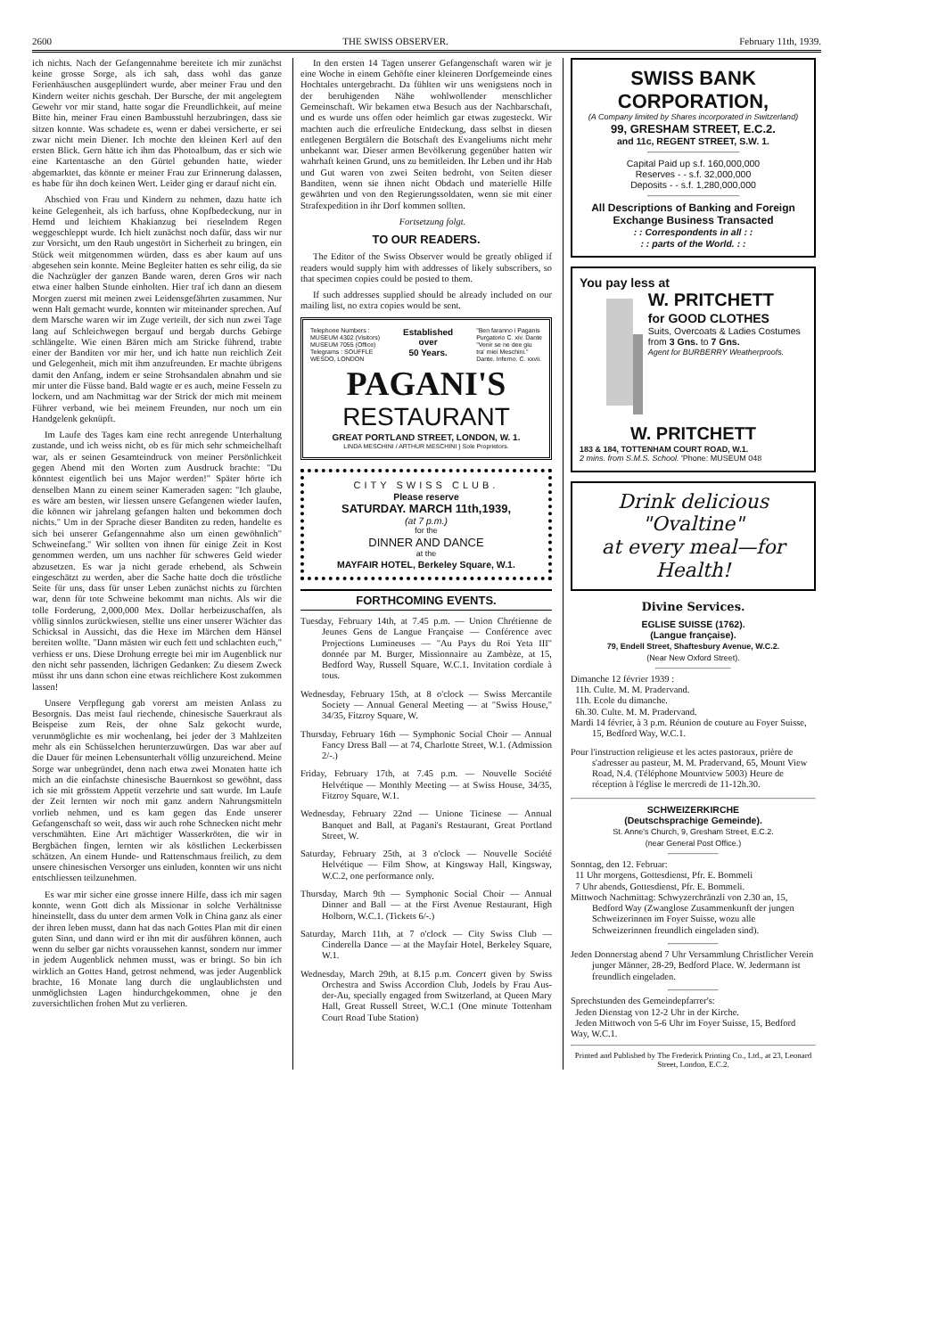2600 THE SWISS OBSERVER. February 11th, 1939.
ich nichts. Nach der Gefangennahme bereitete ich mir zunächst keine grosse Sorge, als ich sah, dass wohl das ganze Ferienhäuschen ausgeplündert wurde, aber meiner Frau und den Kindern weiter nichts geschah. Der Bursche, der mit angelegtem Gewehr vor mir stand, hatte sogar die Freundlichkeit, auf meine Bitte hin, meiner Frau einen Bambusstuhl herzubringen, dass sie sitzen konnte. Was schadete es, wenn er dabei versicherte, er sei zwar nicht mein Diener. Ich mochte den kleinen Kerl auf den ersten Blick. Gern hätte ich ihm das Photoalbum, das er sich wie eine Kartentasche an den Gürtel gebunden hatte, wieder abgemarktet, das könnte er meiner Frau zur Erinnerung dalassen, es habe für ihn doch keinen Wert. Leider ging er darauf nicht ein.
Abschied von Frau und Kindern zu nehmen, dazu hatte ich keine Gelegenheit, als ich barfuss, ohne Kopfbedeckung, nur in Hemd und leichtem Khakianzug bei rieselndem Regen weggeschleppt wurde. Ich hielt zunächst noch dafür, dass wir nur zur Vorsicht, um den Raub ungestört in Sicherheit zu bringen, ein Stück weit mitgenommen würden, dass es aber kaum auf uns abgesehen sein konnte. Meine Begleiter hatten es sehr eilig, da sie die Nachzügler der ganzen Bande waren, deren Gros wir nach etwa einer halben Stunde einholten. Hier traf ich dann an diesem Morgen zuerst mit meinen zwei Leidensgefährten zusammen. Nur wenn Halt gemacht wurde, konnten wir miteinander sprechen. Auf dem Marsche waren wir im Zuge verteilt, der sich nun zwei Tage lang auf Schleichwegen bergauf und bergab durchs Gebirge schlängelte. Wie einen Bären mich am Stricke führend, trabte einer der Banditen vor mir her, und ich hatte nun reichlich Zeit und Gelegenheit, mich mit ihm anzufreunden. Er machte übrigens damit den Anfang, indem er seine Strohsandalen abnahm und sie mir unter die Füsse band. Bald wagte er es auch, meine Fesseln zu lockern, und am Nachmittag war der Strick der mich mit meinem Führer verband, wie bei meinem Freunden, nur noch um ein Handgelenk geknüpft.
Im Laufe des Tages kam eine recht anregende Unterhaltung zustande, und ich weiss nicht, ob es für mich sehr schmeichelhaft war, als er seinen Gesamteindruck von meiner Persönlichkeit gegen Abend mit den Worten zum Ausdruck brachte: "Du könntest eigentlich bei uns Major werden!" Später hörte ich denselben Mann zu einem seiner Kameraden sagen: "Ich glaube, es wäre am besten, wir liessen unsere Gefangenen wieder laufen, die können wir jahrelang gefangen halten und bekommen doch nichts." Um in der Sprache dieser Banditen zu reden, handelte es sich bei unserer Gefangennahme also um einen gewöhnlich" Schweinefang." Wir sollten von ihnen für einige Zeit in Kost genommen werden, um uns nachher für schweres Geld wieder abzusetzen. Es war ja nicht gerade erhebend, als Schwein eingeschätzt zu werden, aber die Sache hatte doch die tröstliche Seite für uns, dass für unser Leben zunächst nichts zu fürchten war, denn für tote Schweine bekommt man nichts. Als wir die tolle Forderung, 2,000,000 Mex. Dollar herbeizuschaffen, als völlig sinnlos zurückwiesen, stellte uns einer unserer Wächter das Schicksal in Aussicht, das die Hexe im Märchen dem Hänsel bereiten wollte. "Dann mästen wir euch fett und schlachten euch," verhiess er uns. Diese Drohung erregte bei mir im Augenblick nur den nicht sehr passenden, lächrigen Gedanken: Zu diesem Zweck müsst ihr uns dann schon eine etwas reichlichere Kost zukommen lassen!
Unsere Verpflegung gab vorerst am meisten Anlass zu Besorgnis. Das meist faul riechende, chinesische Sauerkraut als Beispeise zum Reis, der ohne Salz gekocht wurde, verunmöglichte es mir wochenlang, bei jeder der 3 Mahlzeiten mehr als ein Schüsselchen herunterzuwürgen. Das war aber auf die Dauer für meinen Lebensunterhalt völlig unzureichend. Meine Sorge war unbegründet, denn nach etwa zwei Monaten hatte ich mich an die einfachste chinesische Bauernkost so gewöhnt, dass ich sie mit grösstem Appetit verzehrte und satt wurde. Im Laufe der Zeit lernten wir noch mit ganz andern Nahrungsmitteln vorlieb nehmen, und es kam gegen das Ende unserer Gefangenschaft so weit, dass wir auch rohe Schnecken nicht mehr verschmähten. Eine Art mächtiger Wasserkröten, die wir in Bergbächen fingen, lernten wir als köstlichen Leckerbissen schätzen. An einem Hunde- und Rattenschmaus freilich, zu dem unsere chinesischen Versorger uns einluden, konnten wir uns nicht entschliessen teilzunehmen.
Es war mir sicher eine grosse innere Hilfe, dass ich mir sagen konnte, wenn Gott dich als Missionar in solche Verhältnisse hineinstellt, dass du unter dem armen Volk in China ganz als einer der ihren leben musst, dann hat das nach Gottes Plan mit dir einen guten Sinn, und dann wird er ihn mit dir ausführen können, auch wenn du selber gar nichts voraussehen kannst, sondern nur immer in jedem Augenblick nehmen musst, was er bringt. So bin ich wirklich an Gottes Hand, getrost nehmend, was jeder Augenblick brachte, 16 Monate lang durch die unglaublichsten und unmöglichsten Lagen hindurchgekommen, ohne je den zuversichtlichen frohen Mut zu verlieren.
In den ersten 14 Tagen unserer Gefangenschaft waren wir je eine Woche in einem Gehöfte einer kleineren Dorfgemeinde eines Hochtales untergebracht. Da fühlten wir uns wenigstens noch in der beruhigenden Nähe wohlwollender menschlicher Gemeinschaft. Wir bekamen etwa Besuch aus der Nachbarschaft, und es wurde uns offen oder heimlich gar etwas zugesteckt. Wir machten auch die erfreuliche Entdeckung, dass selbst in diesen entlegenen Bergtälern die Botschaft des Evangeliums nicht mehr unbekannt war. Dieser armen Bevölkerung gegenüber hatten wir wahrhaft keinen Grund, uns zu bemitleiden. Ihr Leben und ihr Hab und Gut waren von zwei Seiten bedroht, von Seiten dieser Banditen, wenn sie ihnen nicht Obdach und materielle Hilfe gewährten und von den Regierungssoldaten, wenn sie mit einer Strafexpedition in ihr Dorf kommen sollten.
Fortsetzung folgt.
TO OUR READERS.
The Editor of the Swiss Observer would be greatly obliged if readers would supply him with addresses of likely subscribers, so that specimen copies could be posted to them.
If such addresses supplied should be already included on our mailing list, no extra copies would be sent.
Telephone Numbers :
MUSEUM 4302 (Visitors)
MUSEUM 7055 (Office)
Telegrams : SOUFFLE
WESDO, LONDON
Established
over
50 Years.
"Ben faranno i Paganis
Purgatorio C. xiv. Dante
"Venir se ne dee giu
tra' miei Meschini."
Dante. Inferno. C. xxvii.
PAGANI'S
RESTAURANT
GREAT PORTLAND STREET, LONDON, W. 1.
LINDA MESCHINI / ARTHUR MESCHINI } Sole Proprietors.
CITY SWISS CLUB.
Please reserve
SATURDAY. MARCH 11th,1939,
(at 7 p.m.)
for the
DINNER AND DANCE
at the
MAYFAIR HOTEL, Berkeley Square, W.1.
FORTHCOMING EVENTS.
Tuesday, February 14th, at 7.45 p.m. — Union Chrétienne de Jeunes Gens de Langue Française — Conférence avec Projections Lumineuses — "Au Pays du Roi Yeta III" donnée par M. Burger, Missionnaire au Zambèze, at 15, Bedford Way, Russell Square, W.C.1. Invitation cordiale à tous.
Wednesday, February 15th, at 8 o'clock — Swiss Mercantile Society — Annual General Meeting — at "Swiss House," 34/35, Fitzroy Square, W.
Thursday, February 16th — Symphonic Social Choir — Annual Fancy Dress Ball — at 74, Charlotte Street, W.1. (Admission 2/-.)
Friday, February 17th, at 7.45 p.m. — Nouvelle Société Helvétique — Monthly Meeting — at Swiss House, 34/35, Fitzroy Square, W.1.
Wednesday, February 22nd — Unione Ticinese — Annual Banquet and Ball, at Pagani's Restaurant, Great Portland Street, W.
Saturday, February 25th, at 3 o'clock — Nouvelle Société Helvétique — Film Show, at Kingsway Hall, Kingsway, W.C.2, one performance only.
Thursday, March 9th — Symphonic Social Choir — Annual Dinner and Ball — at the First Avenue Restaurant, High Holborn, W.C.1. (Tickets 6/-.)
Saturday, March 11th, at 7 o'clock — City Swiss Club — Cinderella Dance — at the Mayfair Hotel, Berkeley Square, W.1.
Wednesday, March 29th, at 8.15 p.m. Concert given by Swiss Orchestra and Swiss Accordion Club, Jodels by Frau Aus-der-Au, specially engaged from Switzerland, at Queen Mary Hall, Great Russell Street, W.C.1 (One minute Tottenham Court Road Tube Station)
SWISS BANK CORPORATION,
(A Company limited by Shares incorporated in Switzerland)
99, GRESHAM STREET, E.C.2.
and 11c, REGENT STREET, S.W. 1.
Capital Paid up s.f. 160,000,000
Reserves - - s.f. 32,000,000
Deposits - - s.f. 1,280,000,000
All Descriptions of Banking and Foreign Exchange Business Transacted
: : Correspondents in all : :
: : parts of the World. : :
You pay less at
W. PRITCHETT
for GOOD CLOTHES
Suits, Overcoats & Ladies Costumes from 3 Gns. to 7 Gns.
Agent for BURBERRY Weatherproofs.
W. PRITCHETT
183 & 184, TOTTENHAM COURT ROAD, W.1.
2 mins. from S.M.S. School. 'Phone: MUSEUM 048
Drink delicious "Ovaltine"
at every meal—for Health!
Divine Services.
EGLISE SUISSE (1762).
(Langue française).
79, Endell Street, Shaftesbury Avenue, W.C.2.
(Near New Oxford Street).
Dimanche 12 février 1939 :
11h. Culte. M. M. Pradervand.
11h. Ecole du dimanche.
6h.30. Culte. M. M. Pradervand.
Mardi 14 février, à 3 p.m. Réunion de couture au Foyer Suisse, 15, Bedford Way, W.C.1.
Pour l'instruction religieuse et les actes pastoraux, prière de s'adresser au pasteur, M. M. Pradervand, 65, Mount View Road, N.4. (Téléphone Mountview 5003) Heure de réception à l'église le mercredi de 11-12h.30.
SCHWEIZERKIRCHE
(Deutschsprachige Gemeinde).
St. Anne's Church, 9, Gresham Street, E.C.2.
(near General Post Office.)
Sonntag, den 12. Februar:
11 Uhr morgens, Gottesdienst, Pfr. E. Bommeli
7 Uhr abends, Gottesdienst, Pfr. E. Bommeli.
Mittwoch Nachmittag: Schwyzerchränzli von 2.30 an, 15, Bedford Way (Zwanglose Zusammenkunft der jungen Schweizerinnen im Foyer Suisse, wozu alle Schweizerinnen freundlich eingeladen sind).
Jeden Donnerstag abend 7 Uhr Versammlung Christlicher Verein junger Männer, 28-29, Bedford Place. W. Jedermann ist freundlich eingeladen.
Sprechstunden des Gemeindepfarrer's:
Jeden Dienstag von 12-2 Uhr in der Kirche.
Jeden Mittwoch von 5-6 Uhr im Foyer Suisse, 15, Bedford Way, W.C.1.
Printed and Published by The Frederick Printing Co., Ltd., at 23, Leonard Street, London, E.C.2.